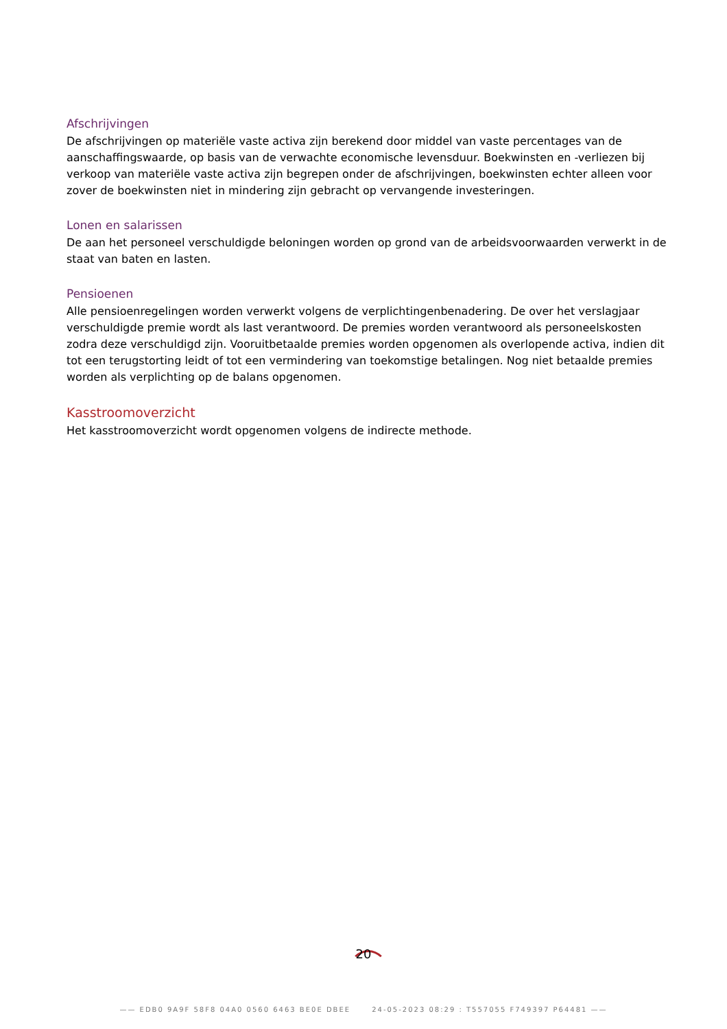Afschrijvingen
De afschrijvingen op materiële vaste activa zijn berekend door middel van vaste percentages van de aanschaffingswaarde, op basis van de verwachte economische levensduur. Boekwinsten en -verliezen bij verkoop van materiële vaste activa zijn begrepen onder de afschrijvingen, boekwinsten echter alleen voor zover de boekwinsten niet in mindering zijn gebracht op vervangende investeringen.
Lonen en salarissen
De aan het personeel verschuldigde beloningen worden op grond van de arbeidsvoorwaarden verwerkt in de staat van baten en lasten.
Pensioenen
Alle pensioenregelingen worden verwerkt volgens de verplichtingenbenadering. De over het verslagjaar verschuldigde premie wordt als last verantwoord. De premies worden verantwoord als personeelskosten zodra deze verschuldigd zijn. Vooruitbetaalde premies worden opgenomen als overlopende activa, indien dit tot een terugstorting leidt of tot een vermindering van toekomstige betalingen. Nog niet betaalde premies worden als verplichting op de balans opgenomen.
Kasstroomoverzicht
Het kasstroomoverzicht wordt opgenomen volgens de indirecte methode.
20
—— EDB0 9A9F 58F8 04A0 0560 6463 BE0E DBEE 24-05-2023 08:29 : T557055 F749397 P64481 ——